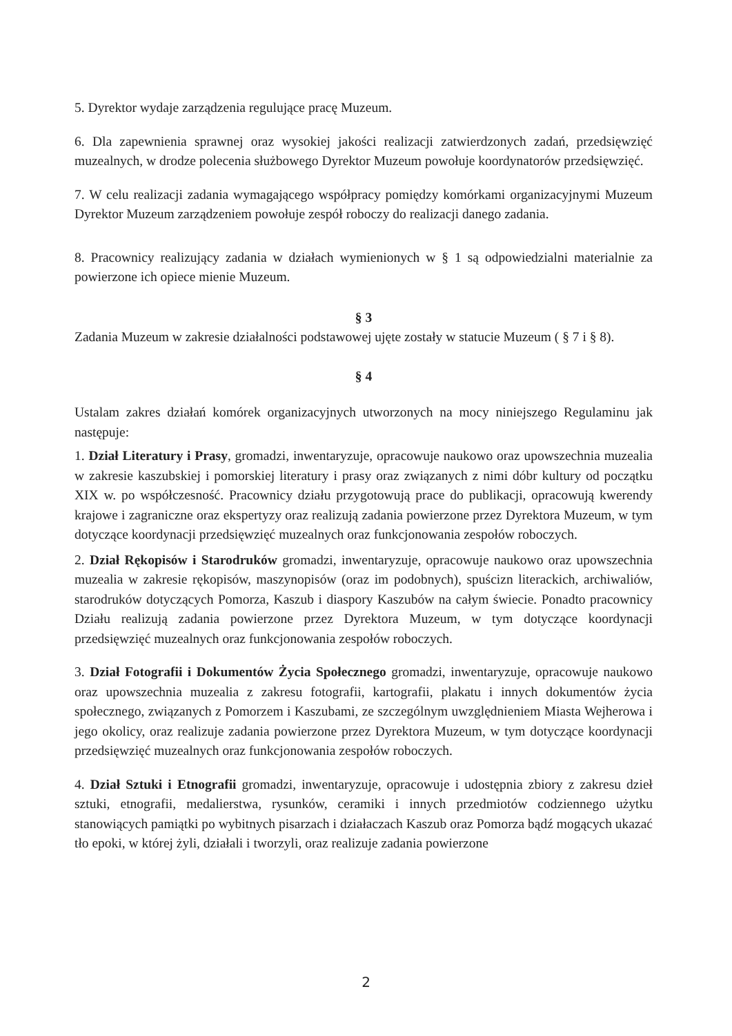5. Dyrektor wydaje zarządzenia regulujące pracę Muzeum.
6. Dla zapewnienia sprawnej oraz wysokiej jakości realizacji zatwierdzonych zadań, przedsięwzięć muzealnych, w drodze polecenia służbowego Dyrektor Muzeum powołuje koordynatorów przedsięwzięć.
7. W celu realizacji zadania wymagającego współpracy pomiędzy komórkami organizacyjnymi Muzeum Dyrektor Muzeum zarządzeniem powołuje zespół roboczy do realizacji danego zadania.
8. Pracownicy realizujący zadania w działach wymienionych w § 1 są odpowiedzialni materialnie za powierzone ich opiece mienie Muzeum.
§ 3
Zadania Muzeum w zakresie działalności podstawowej ujęte zostały w statucie Muzeum ( § 7 i § 8).
§ 4
Ustalam zakres działań komórek organizacyjnych utworzonych na mocy niniejszego Regulaminu jak następuje:
1. Dział Literatury i Prasy, gromadzi, inwentaryzuje, opracowuje naukowo oraz upowszechnia muzealia w zakresie kaszubskiej i pomorskiej literatury i prasy oraz związanych z nimi dóbr kultury od początku XIX w. po współczesność. Pracownicy działu przygotowują prace do publikacji, opracowują kwerendy krajowe i zagraniczne oraz ekspertyzy oraz realizują zadania powierzone przez Dyrektora Muzeum, w tym dotyczące koordynacji przedsięwzięć muzealnych oraz funkcjonowania zespołów roboczych.
2. Dział Rękopisów i Starodruków gromadzi, inwentaryzuje, opracowuje naukowo oraz upowszechnia muzealia w zakresie rękopisów, maszynopisów (oraz im podobnych), spuścizn literackich, archiwaliów, starodruków dotyczących Pomorza, Kaszub i diaspory Kaszubów na całym świecie. Ponadto pracownicy Działu realizują zadania powierzone przez Dyrektora Muzeum, w tym dotyczące koordynacji przedsięwzięć muzealnych oraz funkcjonowania zespołów roboczych.
3. Dział Fotografii i Dokumentów Życia Społecznego gromadzi, inwentaryzuje, opracowuje naukowo oraz upowszechnia muzealia z zakresu fotografii, kartografii, plakatu i innych dokumentów życia społecznego, związanych z Pomorzem i Kaszubami, ze szczególnym uwzględnieniem Miasta Wejherowa i jego okolicy, oraz realizuje zadania powierzone przez Dyrektora Muzeum, w tym dotyczące koordynacji przedsięwzięć muzealnych oraz funkcjonowania zespołów roboczych.
4. Dział Sztuki i Etnografii gromadzi, inwentaryzuje, opracowuje i udostępnia zbiory z zakresu dzieł sztuki, etnografii, medalierstwa, rysunków, ceramiki i innych przedmiotów codziennego użytku stanowiących pamiątki po wybitnych pisarzach i działaczach Kaszub oraz Pomorza bądź mogących ukazać tło epoki, w której żyli, działali i tworzyli, oraz realizuje zadania powierzone
2